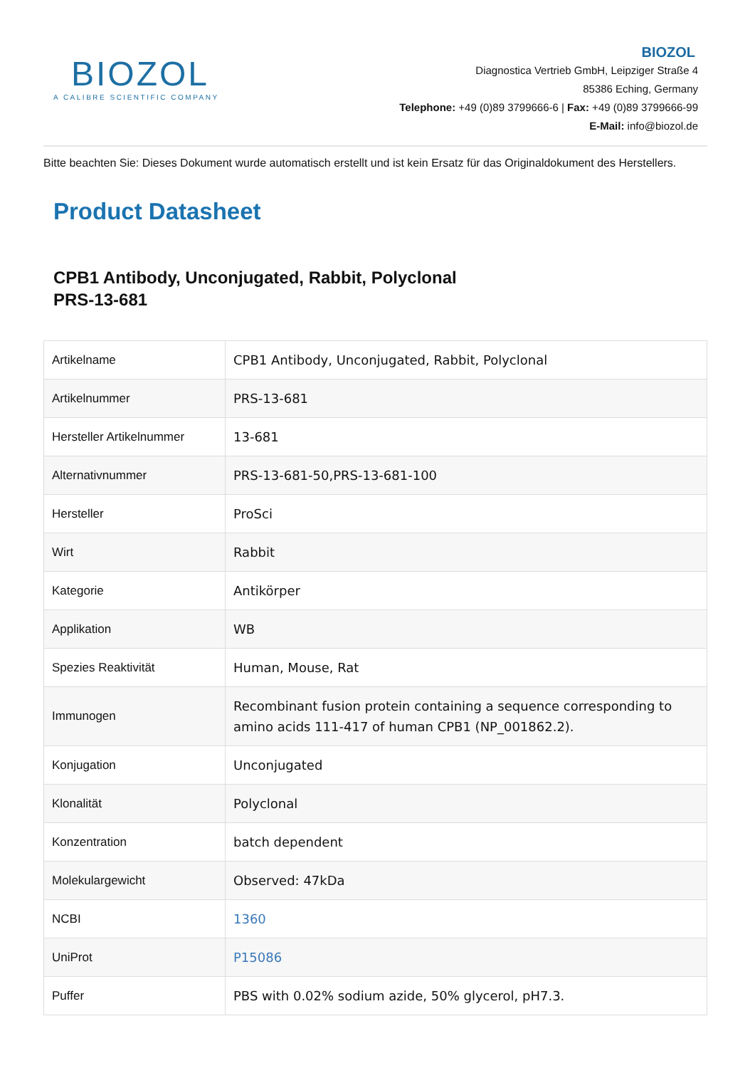BIOZOL
A CALIBRE SCIENTIFIC COMPANY
BIOZOL
Diagnostica Vertrieb GmbH, Leipziger Straße 4
85386 Eching, Germany
Telephone: +49 (0)89 3799666-6 | Fax: +49 (0)89 3799666-99
E-Mail: info@biozol.de
Bitte beachten Sie: Dieses Dokument wurde automatisch erstellt und ist kein Ersatz für das Originaldokument des Herstellers.
Product Datasheet
CPB1 Antibody, Unconjugated, Rabbit, Polyclonal
PRS-13-681
| Artikelname | CPB1 Antibody, Unconjugated, Rabbit, Polyclonal |
| Artikelnummer | PRS-13-681 |
| Hersteller Artikelnummer | 13-681 |
| Alternativnummer | PRS-13-681-50,PRS-13-681-100 |
| Hersteller | ProSci |
| Wirt | Rabbit |
| Kategorie | Antikörper |
| Applikation | WB |
| Spezies Reaktivität | Human, Mouse, Rat |
| Immunogen | Recombinant fusion protein containing a sequence corresponding to amino acids 111-417 of human CPB1 (NP_001862.2). |
| Konjugation | Unconjugated |
| Klonalität | Polyclonal |
| Konzentration | batch dependent |
| Molekulargewicht | Observed: 47kDa |
| NCBI | 1360 |
| UniProt | P15086 |
| Puffer | PBS with 0.02% sodium azide, 50% glycerol, pH7.3. |